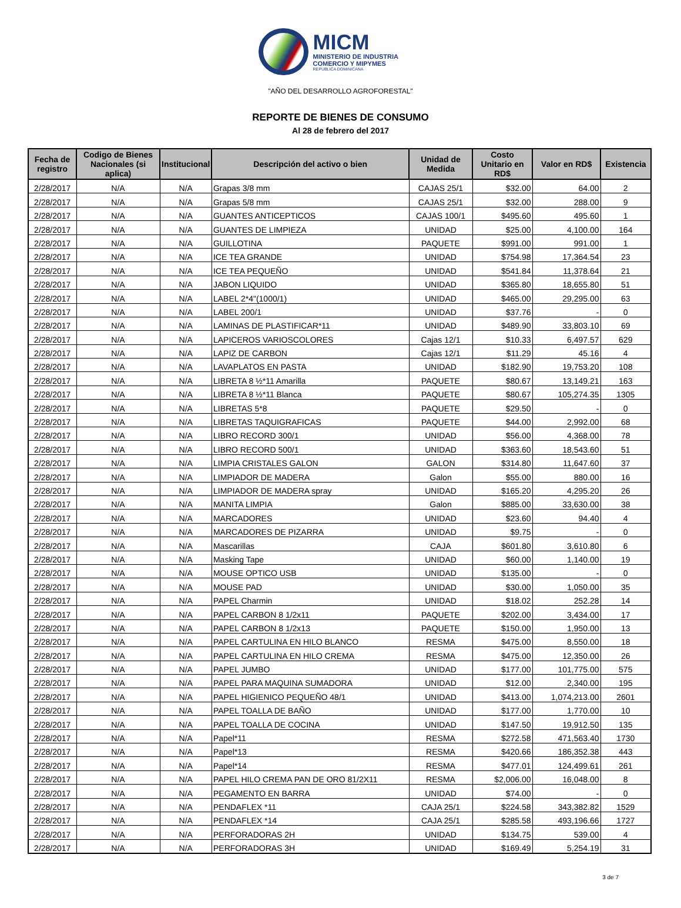MICM
MINISTERIO DE INDUSTRIA
COMERCIO Y MIPYMES
REPÚBLICA DOMINICANA
"AÑO DEL DESARROLLO AGROFORESTAL"
REPORTE DE BIENES DE CONSUMO
Al 28 de febrero del 2017
| Fecha de registro | Codigo de Bienes Nacionales (si aplica) | Institucional | Descripción del activo o bien | Unidad de Medida | Costo Unitario en RD$ | Valor en RD$ | Existencia |
| --- | --- | --- | --- | --- | --- | --- | --- |
| 2/28/2017 | N/A | N/A | Grapas 3/8 mm | CAJAS 25/1 | $32.00 | 64.00 | 2 |
| 2/28/2017 | N/A | N/A | Grapas 5/8 mm | CAJAS 25/1 | $32.00 | 288.00 | 9 |
| 2/28/2017 | N/A | N/A | GUANTES ANTICEPTICOS | CAJAS 100/1 | $495.60 | 495.60 | 1 |
| 2/28/2017 | N/A | N/A | GUANTES DE LIMPIEZA | UNIDAD | $25.00 | 4,100.00 | 164 |
| 2/28/2017 | N/A | N/A | GUILLOTINA | PAQUETE | $991.00 | 991.00 | 1 |
| 2/28/2017 | N/A | N/A | ICE TEA GRANDE | UNIDAD | $754.98 | 17,364.54 | 23 |
| 2/28/2017 | N/A | N/A | ICE TEA PEQUEÑO | UNIDAD | $541.84 | 11,378.64 | 21 |
| 2/28/2017 | N/A | N/A | JABON LIQUIDO | UNIDAD | $365.80 | 18,655.80 | 51 |
| 2/28/2017 | N/A | N/A | LABEL 2*4"(1000/1) | UNIDAD | $465.00 | 29,295.00 | 63 |
| 2/28/2017 | N/A | N/A | LABEL 200/1 | UNIDAD | $37.76 | - | 0 |
| 2/28/2017 | N/A | N/A | LAMINAS DE PLASTIFICAR*11 | UNIDAD | $489.90 | 33,803.10 | 69 |
| 2/28/2017 | N/A | N/A | LAPICEROS VARIOSCOLORES | Cajas 12/1 | $10.33 | 6,497.57 | 629 |
| 2/28/2017 | N/A | N/A | LAPIZ DE CARBON | Cajas 12/1 | $11.29 | 45.16 | 4 |
| 2/28/2017 | N/A | N/A | LAVAPLATOS EN PASTA | UNIDAD | $182.90 | 19,753.20 | 108 |
| 2/28/2017 | N/A | N/A | LIBRETA 8 ½*11 Amarilla | PAQUETE | $80.67 | 13,149.21 | 163 |
| 2/28/2017 | N/A | N/A | LIBRETA 8 ½*11 Blanca | PAQUETE | $80.67 | 105,274.35 | 1305 |
| 2/28/2017 | N/A | N/A | LIBRETAS 5*8 | PAQUETE | $29.50 | - | 0 |
| 2/28/2017 | N/A | N/A | LIBRETAS TAQUIGRAFICAS | PAQUETE | $44.00 | 2,992.00 | 68 |
| 2/28/2017 | N/A | N/A | LIBRO RECORD 300/1 | UNIDAD | $56.00 | 4,368.00 | 78 |
| 2/28/2017 | N/A | N/A | LIBRO RECORD 500/1 | UNIDAD | $363.60 | 18,543.60 | 51 |
| 2/28/2017 | N/A | N/A | LIMPIA CRISTALES GALON | GALON | $314.80 | 11,647.60 | 37 |
| 2/28/2017 | N/A | N/A | LIMPIADOR DE MADERA | Galon | $55.00 | 880.00 | 16 |
| 2/28/2017 | N/A | N/A | LIMPIADOR DE MADERA spray | UNIDAD | $165.20 | 4,295.20 | 26 |
| 2/28/2017 | N/A | N/A | MANITA LIMPIA | Galon | $885.00 | 33,630.00 | 38 |
| 2/28/2017 | N/A | N/A | MARCADORES | UNIDAD | $23.60 | 94.40 | 4 |
| 2/28/2017 | N/A | N/A | MARCADORES DE PIZARRA | UNIDAD | $9.75 | - | 0 |
| 2/28/2017 | N/A | N/A | Mascarillas | CAJA | $601.80 | 3,610.80 | 6 |
| 2/28/2017 | N/A | N/A | Masking Tape | UNIDAD | $60.00 | 1,140.00 | 19 |
| 2/28/2017 | N/A | N/A | MOUSE OPTICO USB | UNIDAD | $135.00 | - | 0 |
| 2/28/2017 | N/A | N/A | MOUSE PAD | UNIDAD | $30.00 | 1,050.00 | 35 |
| 2/28/2017 | N/A | N/A | PAPEL Charmin | UNIDAD | $18.02 | 252.28 | 14 |
| 2/28/2017 | N/A | N/A | PAPEL CARBON 8 1/2x11 | PAQUETE | $202.00 | 3,434.00 | 17 |
| 2/28/2017 | N/A | N/A | PAPEL CARBON 8 1/2x13 | PAQUETE | $150.00 | 1,950.00 | 13 |
| 2/28/2017 | N/A | N/A | PAPEL CARTULINA EN HILO BLANCO | RESMA | $475.00 | 8,550.00 | 18 |
| 2/28/2017 | N/A | N/A | PAPEL CARTULINA EN HILO CREMA | RESMA | $475.00 | 12,350.00 | 26 |
| 2/28/2017 | N/A | N/A | PAPEL JUMBO | UNIDAD | $177.00 | 101,775.00 | 575 |
| 2/28/2017 | N/A | N/A | PAPEL PARA MAQUINA SUMADORA | UNIDAD | $12.00 | 2,340.00 | 195 |
| 2/28/2017 | N/A | N/A | PAPEL HIGIENICO PEQUEÑO 48/1 | UNIDAD | $413.00 | 1,074,213.00 | 2601 |
| 2/28/2017 | N/A | N/A | PAPEL TOALLA DE BAÑO | UNIDAD | $177.00 | 1,770.00 | 10 |
| 2/28/2017 | N/A | N/A | PAPEL TOALLA DE COCINA | UNIDAD | $147.50 | 19,912.50 | 135 |
| 2/28/2017 | N/A | N/A | Papel*11 | RESMA | $272.58 | 471,563.40 | 1730 |
| 2/28/2017 | N/A | N/A | Papel*13 | RESMA | $420.66 | 186,352.38 | 443 |
| 2/28/2017 | N/A | N/A | Papel*14 | RESMA | $477.01 | 124,499.61 | 261 |
| 2/28/2017 | N/A | N/A | PAPEL HILO CREMA PAN DE ORO 81/2X11 | RESMA | $2,006.00 | 16,048.00 | 8 |
| 2/28/2017 | N/A | N/A | PEGAMENTO EN BARRA | UNIDAD | $74.00 | - | 0 |
| 2/28/2017 | N/A | N/A | PENDAFLEX *11 | CAJA 25/1 | $224.58 | 343,382.82 | 1529 |
| 2/28/2017 | N/A | N/A | PENDAFLEX *14 | CAJA 25/1 | $285.58 | 493,196.66 | 1727 |
| 2/28/2017 | N/A | N/A | PERFORADORAS 2H | UNIDAD | $134.75 | 539.00 | 4 |
| 2/28/2017 | N/A | N/A | PERFORADORAS 3H | UNIDAD | $169.49 | 5,254.19 | 31 |
3 de 7